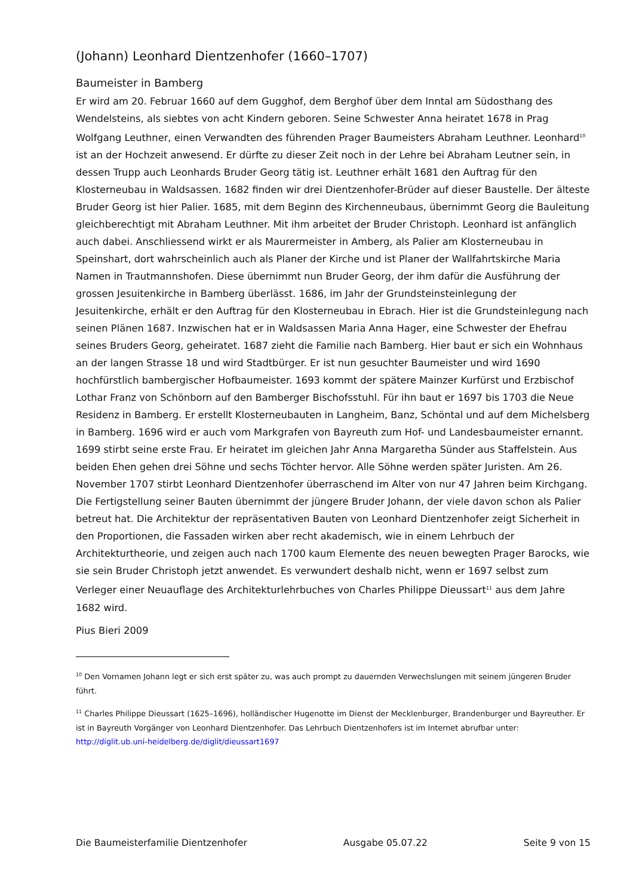(Johann) Leonhard Dientzenhofer (1660–1707)
Baumeister in Bamberg
Er wird am 20. Februar 1660 auf dem Gugghof, dem Berghof über dem Inntal am Südosthang des Wendelsteins, als siebtes von acht Kindern geboren. Seine Schwester Anna heiratet 1678 in Prag Wolfgang Leuthner, einen Verwandten des führenden Prager Baumeisters Abraham Leuthner. Leonhard<sup>10</sup> ist an der Hochzeit anwesend. Er dürfte zu dieser Zeit noch in der Lehre bei Abraham Leutner sein, in dessen Trupp auch Leonhards Bruder Georg tätig ist. Leuthner erhält 1681 den Auftrag für den Klosterneubau in Waldsassen. 1682 finden wir drei Dientzenhofer-Brüder auf dieser Baustelle. Der älteste Bruder Georg ist hier Palier. 1685, mit dem Beginn des Kirchenneubaus, übernimmt Georg die Bauleitung gleichberechtigt mit Abraham Leuthner. Mit ihm arbeitet der Bruder Christoph. Leonhard ist anfänglich auch dabei. Anschliessend wirkt er als Maurermeister in Amberg, als Palier am Klosterneubau in Speinshart, dort wahrscheinlich auch als Planer der Kirche und ist Planer der Wallfahrtskirche Maria Namen in Trautmannshofen. Diese übernimmt nun Bruder Georg, der ihm dafür die Ausführung der grossen Jesuitenkirche in Bamberg überlässt. 1686, im Jahr der Grundsteinsteinlegung der Jesuitenkirche, erhält er den Auftrag für den Klosterneubau in Ebrach. Hier ist die Grundsteinlegung nach seinen Plänen 1687. Inzwischen hat er in Waldsassen Maria Anna Hager, eine Schwester der Ehefrau seines Bruders Georg, geheiratet. 1687 zieht die Familie nach Bamberg. Hier baut er sich ein Wohnhaus an der langen Strasse 18 und wird Stadtbürger. Er ist nun gesuchter Baumeister und wird 1690 hochfürstlich bambergischer Hofbaumeister. 1693 kommt der spätere Mainzer Kurfürst und Erzbischof Lothar Franz von Schönborn auf den Bamberger Bischofsstuhl. Für ihn baut er 1697 bis 1703 die Neue Residenz in Bamberg. Er erstellt Klosterneubauten in Langheim, Banz, Schöntal und auf dem Michelsberg in Bamberg. 1696 wird er auch vom Markgrafen von Bayreuth zum Hof- und Landesbaumeister ernannt. 1699 stirbt seine erste Frau. Er heiratet im gleichen Jahr Anna Margaretha Sünder aus Staffelstein. Aus beiden Ehen gehen drei Söhne und sechs Töchter hervor. Alle Söhne werden später Juristen. Am 26. November 1707 stirbt Leonhard Dientzenhofer überraschend im Alter von nur 47 Jahren beim Kirchgang. Die Fertigstellung seiner Bauten übernimmt der jüngere Bruder Johann, der viele davon schon als Palier betreut hat. Die Architektur der repräsentativen Bauten von Leonhard Dientzenhofer zeigt Sicherheit in den Proportionen, die Fassaden wirken aber recht akademisch, wie in einem Lehrbuch der Architekturtheorie, und zeigen auch nach 1700 kaum Elemente des neuen bewegten Prager Barocks, wie sie sein Bruder Christoph jetzt anwendet. Es verwundert deshalb nicht, wenn er 1697 selbst zum Verleger einer Neuauflage des Architekturlehrbuches von Charles Philippe Dieussart<sup>11</sup> aus dem Jahre 1682 wird.
Pius Bieri 2009
<sup>10</sup> Den Vornamen Johann legt er sich erst später zu, was auch prompt zu dauernden Verwechslungen mit seinem jüngeren Bruder führt.
<sup>11</sup> Charles Philippe Dieussart (1625–1696), holländischer Hugenotte im Dienst der Mecklenburger, Brandenburger und Bayreuther. Er ist in Bayreuth Vorgänger von Leonhard Dientzenhofer. Das Lehrbuch Dientzenhofers ist im Internet abrufbar unter:
http://diglit.ub.uni-heidelberg.de/diglit/dieussart1697
Die Baumeisterfamilie Dientzenhofer Ausgabe 05.07.22 Seite 9 von 15